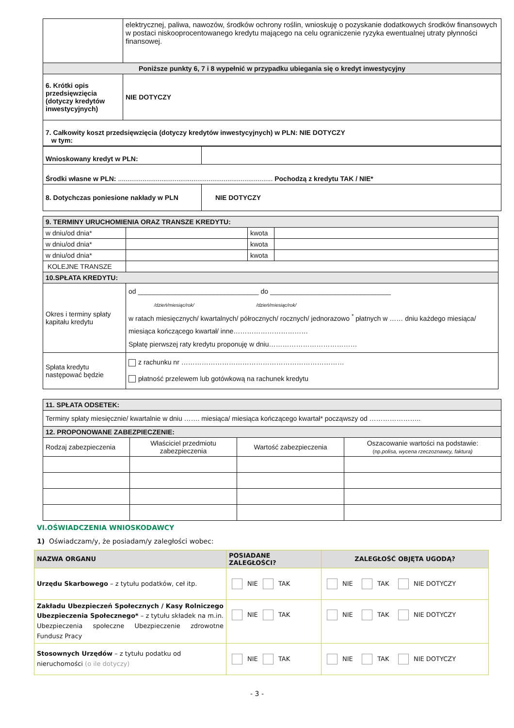| | elektrycznej, paliwa, nawozów, środków ochrony roślin, wnioskuję o pozyskanie dodatkowych środków finansowych w postaci niskooprocentowanego kredytu mającego na celu ograniczenie ryzyka ewentualnej utraty płynności finansowej. |
| Poniższe punkty 6, 7 i 8 wypełnić w przypadku ubiegania się o kredyt inwestycyjny | |
| 6. Krótki opis przedsięwzięcia (dotyczy kredytów inwestycyjnych) | NIE DOTYCZY |
| 7. Całkowity koszt przedsięwzięcia (dotyczy kredytów inwestycyjnych) w PLN: NIE DOTYCZY w tym: | |
| Wnioskowany kredyt w PLN: | |
| Środki własne w PLN: .................................................................................. Pochodzą z kredytu TAK / NIE* | |
| 8. Dotychczas poniesione nakłady w PLN | NIE DOTYCZY |
| 9. TERMINY URUCHOMIENIA ORAZ TRANSZE KREDYTU: | | | |
| w dniu/od dnia* | | kwota | |
| w dniu/od dnia* | | kwota | |
| w dniu/od dnia* | | kwota | |
| KOLEJNE TRANSZE | | | |
| 10.SPŁATA KREDYTU: | | | |
| Okres i terminy spłaty kapitału kredytu | od ________________________________ do ________________________________ /dzień/miesiąc/rok/ /dzień/miesiąc/rok/ w ratach miesięcznych/ kwartalnych/ półrocznych/ rocznych/ jednorazowo <sup>*</sup> płatnych w …… dniu każdego miesiąca/ miesiąca kończącego kwartał/ inne…………………………… Spłatę pierwszej raty kredytu proponuję w dniu………………………………… | | |
| Spłata kredytu następować będzie | z rachunku nr ……………………………………………………………… płatność przelewem lub gotówkową na rachunek kredytu | | |
| 11. SPŁATA ODSETEK: | | | |
| Terminy spłaty miesięcznie/ kwartalnie w dniu ……. miesiąca/ miesiąca kończącego kwartał* począwszy od ………………….. | | | |
| 12. PROPONOWANE ZABEZPIECZENIE: | | | |
| Rodzaj zabezpieczenia | Właściciel przedmiotu zabezpieczenia | Wartość zabezpieczenia | Oszacowanie wartości na podstawie: (np. polisa, wycena rzeczoznawcy, faktura) |
VI.OŚWIADCZENIA WNIOSKODAWCY
1) Oświadczam/y, że posiadam/y zaległości wobec:
| NAZWA ORGANU | POSIADANE ZALEGŁOŚCI? | ZALEGŁOŚĆ OBJĘTA UGODĄ? |
| --- | --- | --- |
| Urzędu Skarbowego – z tytułu podatków, ceł itp. | NIE TAK | NIE TAK NIE DOTYCZY |
| Zakładu Ubezpieczeń Społecznych / Kasy Rolniczego Ubezpieczenia Społecznego* – z tytułu składek na m.in. Ubezpieczenia społeczne Ubezpieczenie zdrowotne Fundusz Pracy | NIE TAK | NIE TAK NIE DOTYCZY |
| Stosownych Urzędów – z tytułu podatku od nieruchomości (o ile dotyczy) | NIE TAK | NIE TAK NIE DOTYCZY |
- 3 -